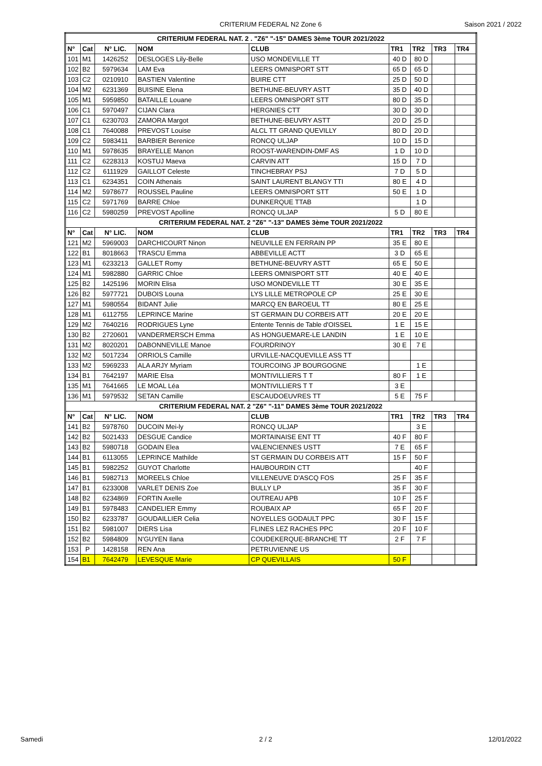CRITERIUM FEDERAL N2 Zone 6 Saison 2021 / 2022
| CRITERIUM FEDERAL NAT. 2 . "Z6" "-15" DAMES 3ème TOUR 2021/2022 | | | | | | | | |
| N° | Cat | N° LIC. | NOM | CLUB | TR1 | TR2 | TR3 | TR4 |
| 101 | M1 | 1426252 | DESLOGES Lily-Belle | USO MONDEVILLE TT | 40 D | 80 D | | |
| 102 | B2 | 5979634 | LAM Eva | LEERS OMNISPORT STT | 65 D | 65 D | | |
| 103 | C2 | 0210910 | BASTIEN Valentine | BUIRE CTT | 25 D | 50 D | | |
| 104 | M2 | 6231369 | BUISINE Elena | BETHUNE-BEUVRY ASTT | 35 D | 40 D | | |
| 105 | M1 | 5959850 | BATAILLE Louane | LEERS OMNISPORT STT | 80 D | 35 D | | |
| 106 | C1 | 5970497 | CIJAN Clara | HERGNIES CTT | 30 D | 30 D | | |
| 107 | C1 | 6230703 | ZAMORA Margot | BETHUNE-BEUVRY ASTT | 20 D | 25 D | | |
| 108 | C1 | 7640088 | PREVOST Louise | ALCL TT GRAND QUEVILLY | 80 D | 20 D | | |
| 109 | C2 | 5983411 | BARBIER Berenice | RONCQ ULJAP | 10 D | 15 D | | |
| 110 | M1 | 5978635 | BRAYELLE Manon | ROOST-WARENDIN-DMF AS | 1 D | 10 D | | |
| 111 | C2 | 6228313 | KOSTUJ Maeva | CARVIN ATT | 15 D | 7 D | | |
| 112 | C2 | 6111929 | GAILLOT Celeste | TINCHEBRAY PSJ | 7 D | 5 D | | |
| 113 | C1 | 6234351 | COIN Athenais | SAINT LAURENT BLANGY TTI | 80 E | 4 D | | |
| 114 | M2 | 5978677 | ROUSSEL Pauline | LEERS OMNISPORT STT | 50 E | 1 D | | |
| 115 | C2 | 5971769 | BARRE Chloe | DUNKERQUE TTAB | | 1 D | | |
| 116 | C2 | 5980259 | PREVOST Apolline | RONCQ ULJAP | 5 D | 80 E | | |
| CRITERIUM FEDERAL NAT. 2 "Z6" "-13" DAMES 3ème TOUR 2021/2022 | | | | | | | | |
| N° | Cat | N° LIC. | NOM | CLUB | TR1 | TR2 | TR3 | TR4 |
| 121 | M2 | 5969003 | DARCHICOURT Ninon | NEUVILLE EN FERRAIN PP | 35 E | 80 E | | |
| 122 | B1 | 8018663 | TRASCU Emma | ABBEVILLE ACTT | 3 D | 65 E | | |
| 123 | M1 | 6233213 | GALLET Romy | BETHUNE-BEUVRY ASTT | 65 E | 50 E | | |
| 124 | M1 | 5982880 | GARRIC Chloe | LEERS OMNISPORT STT | 40 E | 40 E | | |
| 125 | B2 | 1425196 | MORIN Elisa | USO MONDEVILLE TT | 30 E | 35 E | | |
| 126 | B2 | 5977721 | DUBOIS Louna | LYS LILLE METROPOLE CP | 25 E | 30 E | | |
| 127 | M1 | 5980554 | BIDANT Julie | MARCQ EN BAROEUL TT | 80 E | 25 E | | |
| 128 | M1 | 6112755 | LEPRINCE Marine | ST GERMAIN DU CORBEIS ATT | 20 E | 20 E | | |
| 129 | M2 | 7640216 | RODRIGUES Lyne | Entente Tennis de Table d'OISSEL | 1 E | 15 E | | |
| 130 | B2 | 2720601 | VANDERMERSCH Emma | AS HONGUEMARE-LE LANDIN | 1 E | 10 E | | |
| 131 | M2 | 8020201 | DABONNEVILLE Manoe | FOURDRINOY | 30 E | 7 E | | |
| 132 | M2 | 5017234 | ORRIOLS Camille | URVILLE-NACQUEVILLE ASS TT | | | | |
| 133 | M2 | 5969233 | ALA ARJY Myriam | TOURCOING JP BOURGOGNE | | 1 E | | |
| 134 | B1 | 7642197 | MARIE Elsa | MONTIVILLIERS T T | 80 F | 1 E | | |
| 135 | M1 | 7641665 | LE MOAL Léa | MONTIVILLIERS T T | 3 E | | | |
| 136 | M1 | 5979532 | SETAN Camille | ESCAUDOEUVRES TT | 5 E | 75 F | | |
| CRITERIUM FEDERAL NAT. 2 "Z6" "-11" DAMES 3ème TOUR 2021/2022 | | | | | | | | |
| N° | Cat | N° LIC. | NOM | CLUB | TR1 | TR2 | TR3 | TR4 |
| 141 | B2 | 5978760 | DUCOIN Mei-ly | RONCQ ULJAP | | 3 E | | |
| 142 | B2 | 5021433 | DESGUE Candice | MORTAINAISE ENT TT | 40 F | 80 F | | |
| 143 | B2 | 5980718 | GODAIN Elea | VALENCIENNES USTT | 7 E | 65 F | | |
| 144 | B1 | 6113055 | LEPRINCE Mathilde | ST GERMAIN DU CORBEIS ATT | 15 F | 50 F | | |
| 145 | B1 | 5982252 | GUYOT Charlotte | HAUBOURDIN CTT | | 40 F | | |
| 146 | B1 | 5982713 | MOREELS Chloe | VILLENEUVE D'ASCQ FOS | 25 F | 35 F | | |
| 147 | B1 | 6233008 | VARLET DENIS Zoe | BULLY LP | 35 F | 30 F | | |
| 148 | B2 | 6234869 | FORTIN Axelle | OUTREAU APB | 10 F | 25 F | | |
| 149 | B1 | 5978483 | CANDELIER Emmy | ROUBAIX AP | 65 F | 20 F | | |
| 150 | B2 | 6233787 | GOUDAILLIER Celia | NOYELLES GODAULT PPC | 30 F | 15 F | | |
| 151 | B2 | 5981007 | DIERS Lisa | FLINES LEZ RACHES PPC | 20 F | 10 F | | |
| 152 | B2 | 5984809 | N'GUYEN Ilana | COUDEKERQUE-BRANCHE TT | 2 F | 7 F | | |
| 153 | P | 1428158 | REN Ana | PETRUVIENNE US | | | | |
| 154 | B1 | 7642479 | LEVESQUE Marie | CP QUEVILLAIS | 50 F | | | |
Samedi 2 / 2 12/01/2022